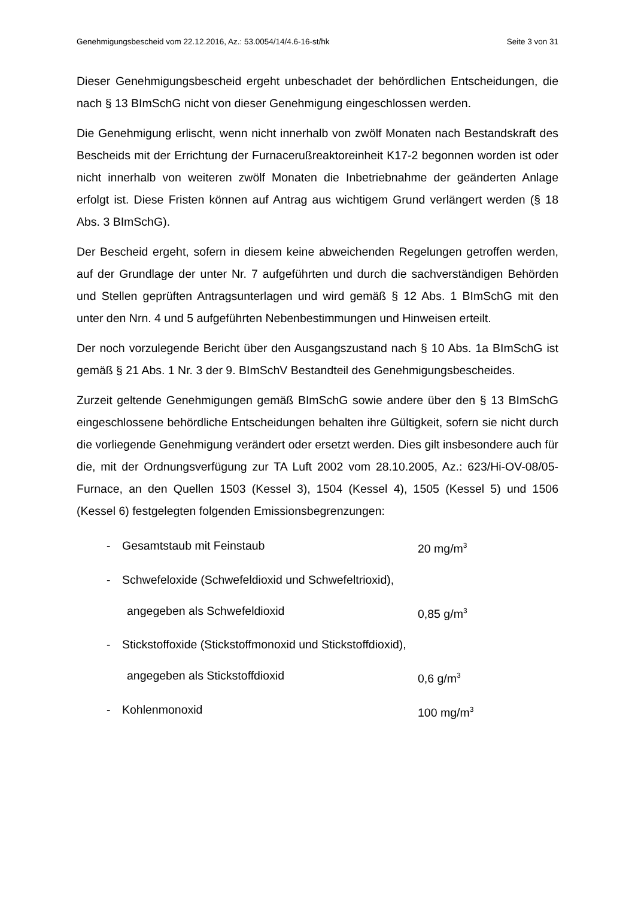Genehmigungsbescheid vom 22.12.2016, Az.: 53.0054/14/4.6-16-st/hk Seite 3 von 31
Dieser Genehmigungsbescheid ergeht unbeschadet der behördlichen Entscheidungen, die nach § 13 BImSchG nicht von dieser Genehmigung eingeschlossen werden.
Die Genehmigung erlischt, wenn nicht innerhalb von zwölf Monaten nach Bestandskraft des Bescheids mit der Errichtung der Furnacerußreaktoreinheit K17-2 begonnen worden ist oder nicht innerhalb von weiteren zwölf Monaten die Inbetriebnahme der geänderten Anlage erfolgt ist. Diese Fristen können auf Antrag aus wichtigem Grund verlängert werden (§ 18 Abs. 3 BImSchG).
Der Bescheid ergeht, sofern in diesem keine abweichenden Regelungen getroffen werden, auf der Grundlage der unter Nr. 7 aufgeführten und durch die sachverständigen Behörden und Stellen geprüften Antragsunterlagen und wird gemäß § 12 Abs. 1 BImSchG mit den unter den Nrn. 4 und 5 aufgeführten Nebenbestimmungen und Hinweisen erteilt.
Der noch vorzulegende Bericht über den Ausgangszustand nach § 10 Abs. 1a BImSchG ist gemäß § 21 Abs. 1 Nr. 3 der 9. BImSchV Bestandteil des Genehmigungsbescheides.
Zurzeit geltende Genehmigungen gemäß BImSchG sowie andere über den § 13 BImSchG eingeschlossene behördliche Entscheidungen behalten ihre Gültigkeit, sofern sie nicht durch die vorliegende Genehmigung verändert oder ersetzt werden. Dies gilt insbesondere auch für die, mit der Ordnungsverfügung zur TA Luft 2002 vom 28.10.2005, Az.: 623/Hi-OV-08/05-Furnace, an den Quellen 1503 (Kessel 3), 1504 (Kessel 4), 1505 (Kessel 5) und 1506 (Kessel 6) festgelegten folgenden Emissionsbegrenzungen:
- Gesamtstaub mit Feinstaub 20 mg/m<sup>3</sup>
- Schwefeloxide (Schwefeldioxid und Schwefeltrioxid),
angegeben als Schwefeldioxid 0,85 g/m<sup>3</sup>
- Stickstoffoxide (Stickstoffmonoxid und Stickstoffdioxid),
angegeben als Stickstoffdioxid 0,6 g/m<sup>3</sup>
- Kohlenmonoxid 100 mg/m<sup>3</sup>